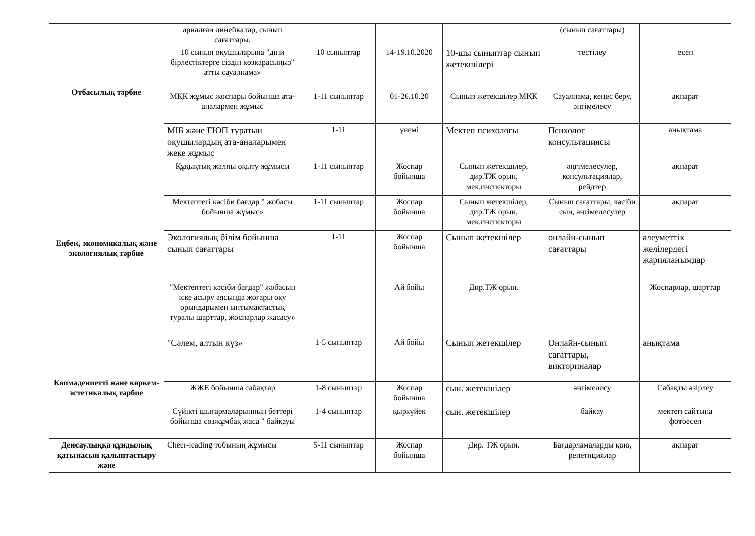| Отбасылық тәрбие | арналған линейкалар, сынып сағаттары. | | | | (сынып сағаттары) | |
| | 10 сынып оқушыларына "діни бірлестіктерге сіздің көзқарасыңыз" атты сауалнама» | 10 сыныптар | 14-19.10.2020 | 10-шы сыныптар сынып жетекшілері | тестілеу | есеп |
| | МҚК жұмыс жоспары бойынша ата-аналармен жұмыс | 1-11 сыныптар | 01-26.10.20 | Сынып жетекшілер МҚК | Сауалнама, кеңес беру, әңгімелесу | ақпарат |
| | МІБ және ГЮП тұратын оқушылардың ата-аналарымен жеке жұмыс | 1-11 | үнемі | Мектеп психологы | Психолог консультациясы | анықтама |
| Еңбек, экономикалық және экологиялық тәрбие | Құқықтық жалпы оқыту жұмысы | 1-11 сыныптар | Жоспар бойынша | Сынып жетекшілер, дир.ТЖ орын, мек.инспекторы | әңгімелесулер, консультациялар, рейдтер | ақпарат |
| | Мектептегі кәсіби бағдар " жобасы бойынша жұмыс» | 1-11 сыныптар | Жоспар бойынша | Сынып жетекшілер, дир.ТЖ орын, мек.инспекторы | Сынып сағаттары, кәсіби сын, әңгімелесулер | ақпарат |
| | Экологиялық білім бойынша сынып сағаттары | 1-11 | Жоспар бойынша | Сынып жетекшілер | онлайн-сынып сағаттары | әлеуметтік желілердегі жарияланымдар |
| | "Мектептегі кәсіби бағдар" жобасын іске асыру аясында жоғары оқу орындарымен ынтымақтастық туралы шарттар, жоспарлар жасасу» | | Ай бойы | Дир.ТЖ орын. | | Жоспарлар, шарттар |
| Көпмәдениетті және көркем-эстетикалық тәрбие | "Сәлем, алтын күз» | 1-5 сыныптар | Ай бойы | Сынып жетекшілер | Онлайн-сынып сағаттары, викториналар | анықтама |
| | ЖЖЕ бойынша сабақтар | 1-8 сыныптар | Жоспар бойынша | сын. жетекшілер | әңгімелесу | Сабақты әзірлеу |
| | Сүйікті шығармаларыңның беттері бойынша сөзжұмбақ жаса " байқауы | 1-4 сыныптар | қыркүйек | сын. жетекшілер | байқау | мектеп сайтына фотоесеп |
| Денсаулыққа құндылық қатынасын қалыптастыру және | Cheer-leading тобының жұмысы | 5-11 сыныптар | Жоспар бойынша | Дир. ТЖ орын. | Бағдарламаларды қою, репетициялар | ақпарат |